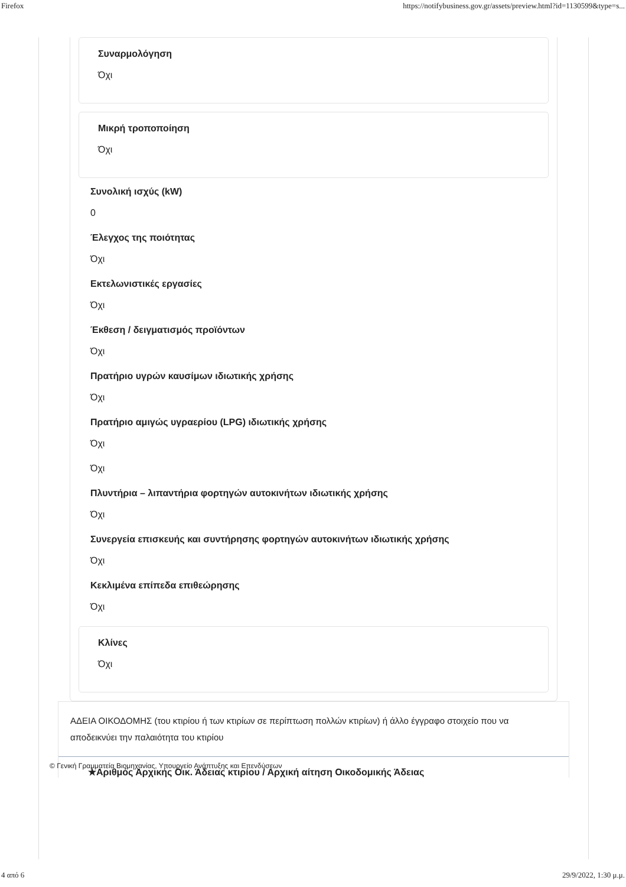Firefox https://notifybusiness.gov.gr/assets/preview.html?id=1130599&type=s...
Συναρμολόγηση
Όχι
Μικρή τροποποίηση
Όχι
Συνολική ισχύς (kW)
0
Έλεγχος της ποιότητας
Όχι
Εκτελωνιστικές εργασίες
Όχι
Έκθεση / δειγματισμός προϊόντων
Όχι
Πρατήριο υγρών καυσίμων ιδιωτικής χρήσης
Όχι
Πρατήριο αμιγώς υγραερίου (LPG) ιδιωτικής χρήσης
Όχι
Όχι
Πλυντήρια – λιπαντήρια φορτηγών αυτοκινήτων ιδιωτικής χρήσης
Όχι
Συνεργεία επισκευής και συντήρησης φορτηγών αυτοκινήτων ιδιωτικής χρήσης
Όχι
Κεκλιμένα επίπεδα επιθεώρησης
Όχι
Κλίνες
Όχι
ΑΔΕΙΑ ΟΙΚΟΔΟΜΗΣ (του κτιρίου ή των κτιρίων σε περίπτωση πολλών κτιρίων) ή άλλο έγγραφο στοιχείο που να αποδεικνύει την παλαιότητα του κτιρίου
© Γενική Γραμματεία Βιομηχανίας, Υπουργείο Ανάπτυξης και Επενδύσεων
★Αριθμός Αρχικής Οικ. Άδειας κτιρίου / Αρχική αίτηση Οικοδομικής Άδειας
4 από 6 29/9/2022, 1:30 μ.μ.